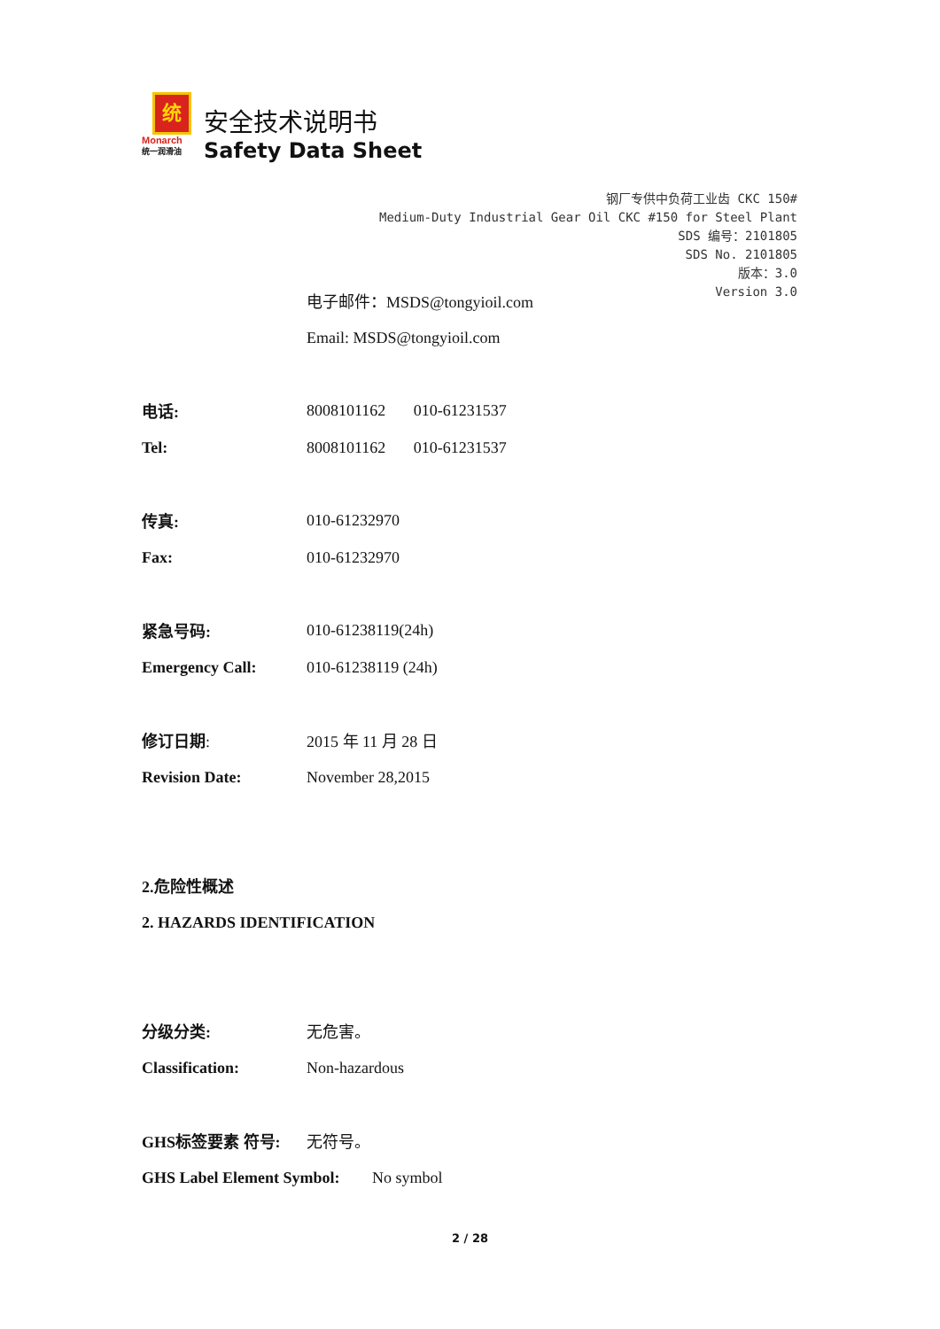统
Monarch
统一润滑油
安全技术说明书
Safety Data Sheet
钢厂专供中负荷工业齿 CKC 150#
Medium-Duty Industrial Gear Oil CKC #150 for Steel Plant
SDS 编号：2101805
SDS No. 2101805
版本：3.0
Version 3.0
电子邮件：MSDS@tongyioil.com
Email: MSDS@tongyioil.com
电话: 8008101162 010-61231537
Tel: 8008101162 010-61231537
传真: 010-61232970
Fax: 010-61232970
紧急号码: 010-61238119(24h)
Emergency Call: 010-61238119 (24h)
修订日期: 2015 年 11 月 28 日
Revision Date: November 28,2015
2.危险性概述
2. HAZARDS IDENTIFICATION
分级分类: 无危害。
Classification: Non-hazardous
GHS标签要素 符号: 无符号。
GHS Label Element Symbol:
No symbol
2 / 28